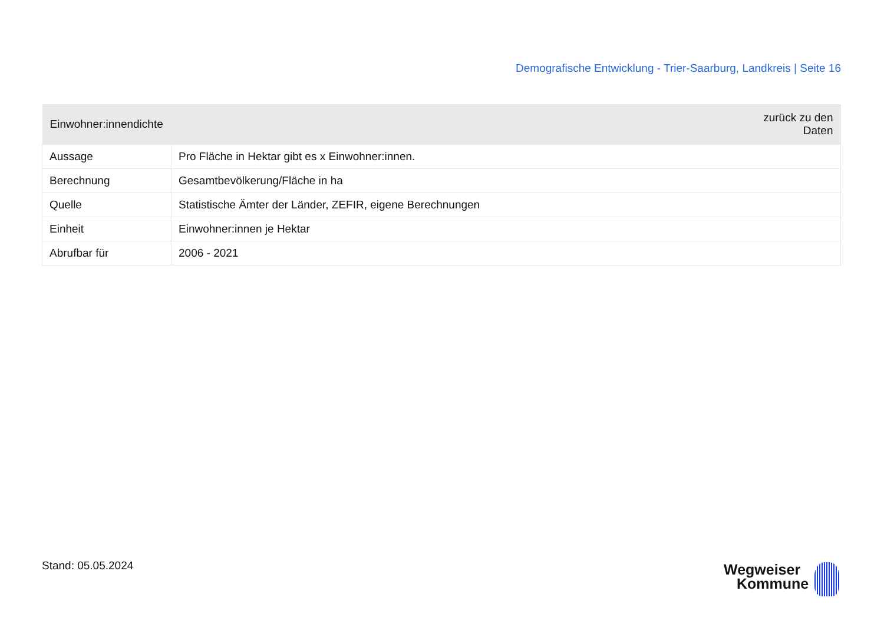Demografische Entwicklung - Trier-Saarburg, Landkreis | Seite 16
| Einwohner:innendichte | zurück zu den Daten |
| --- | --- |
| Aussage | Pro Fläche in Hektar gibt es x Einwohner:innen. |
| Berechnung | Gesamtbevölkerung/Fläche in ha |
| Quelle | Statistische Ämter der Länder, ZEFIR, eigene Berechnungen |
| Einheit | Einwohner:innen je Hektar |
| Abrufbar für | 2006 - 2021 |
Stand: 05.05.2024 Wegweiser
Kommune